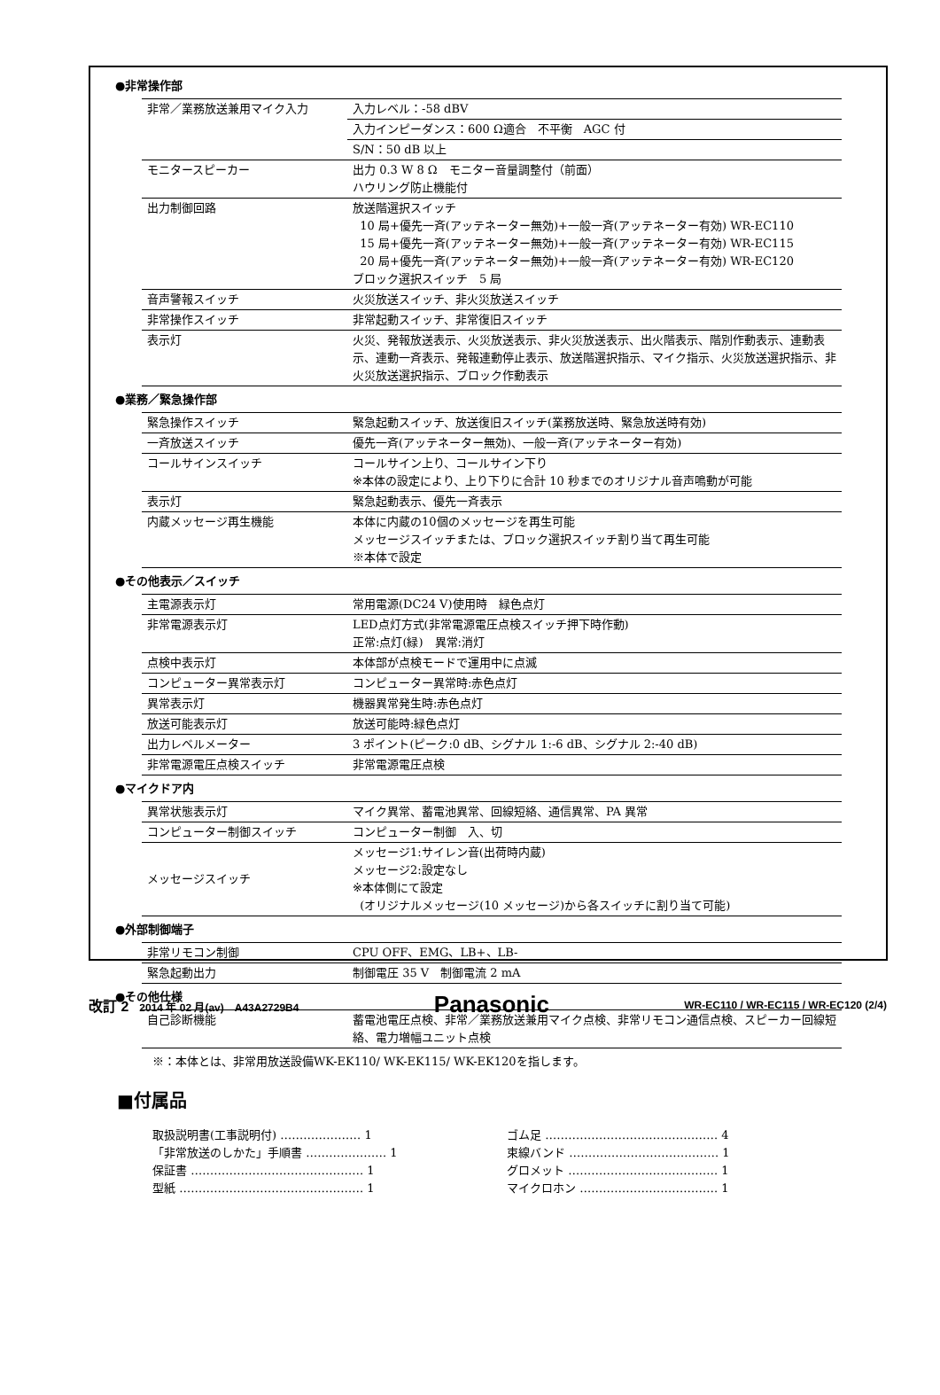●非常操作部
| 非常／業務放送兼用マイク入力 | 入力レベル：-58 dBV |
| | 入力インピーダンス：600 Ω適合 不平衡 AGC 付 |
| | S/N：50 dB 以上 |
| モニタースピーカー | 出力 0.3 W 8 Ω モニター音量調整付（前面） ハウリング防止機能付 |
| 出力制御回路 | 放送階選択スイッチ 10 局+優先一斉(アッテネーター無効)+一般一斉(アッテネーター有効) WR-EC110 15 局+優先一斉(アッテネーター無効)+一般一斉(アッテネーター有効) WR-EC115 20 局+優先一斉(アッテネーター無効)+一般一斉(アッテネーター有効) WR-EC120 ブロック選択スイッチ 5 局 |
| 音声警報スイッチ | 火災放送スイッチ、非火災放送スイッチ |
| 非常操作スイッチ | 非常起動スイッチ、非常復旧スイッチ |
| 表示灯 | 火災、発報放送表示、火災放送表示、非火災放送表示、出火階表示、階別作動表示、連動表示、連動一斉表示、発報連動停止表示、放送階選択指示、マイク指示、火災放送選択指示、非火災放送選択指示、ブロック作動表示 |
●業務／緊急操作部
| 緊急操作スイッチ | 緊急起動スイッチ、放送復旧スイッチ(業務放送時、緊急放送時有効) |
| 一斉放送スイッチ | 優先一斉(アッテネーター無効)、一般一斉(アッテネーター有効) |
| コールサインスイッチ | コールサイン上り、コールサイン下り ※本体の設定により、上り下りに合計 10 秒までのオリジナル音声鳴動が可能 |
| 表示灯 | 緊急起動表示、優先一斉表示 |
| 内蔵メッセージ再生機能 | 本体に内蔵の10個のメッセージを再生可能 メッセージスイッチまたは、ブロック選択スイッチ割り当て再生可能 ※本体で設定 |
●その他表示／スイッチ
| 主電源表示灯 | 常用電源(DC24 V)使用時 緑色点灯 |
| 非常電源表示灯 | LED点灯方式(非常電源電圧点検スイッチ押下時作動) 正常:点灯(緑) 異常:消灯 |
| 点検中表示灯 | 本体部が点検モードで運用中に点滅 |
| コンピューター異常表示灯 | コンピューター異常時:赤色点灯 |
| 異常表示灯 | 機器異常発生時:赤色点灯 |
| 放送可能表示灯 | 放送可能時:緑色点灯 |
| 出力レベルメーター | 3 ポイント(ピーク:0 dB、シグナル 1:-6 dB、シグナル 2:-40 dB) |
| 非常電源電圧点検スイッチ | 非常電源電圧点検 |
●マイクドア内
| 異常状態表示灯 | マイク異常、蓄電池異常、回線短絡、通信異常、PA 異常 |
| コンピューター制御スイッチ | コンピューター制御 入、切 |
| メッセージスイッチ | メッセージ1:サイレン音(出荷時内蔵) メッセージ2:設定なし ※本体側にて設定 (オリジナルメッセージ(10 メッセージ)から各スイッチに割り当て可能) |
●外部制御端子
| 非常リモコン制御 | CPU OFF、EMG、LB+、LB- |
| 緊急起動出力 | 制御電圧 35 V 制御電流 2 mA |
●その他仕様
| 自己診断機能 | 蓄電池電圧点検、非常／業務放送兼用マイク点検、非常リモコン通信点検、スピーカー回線短絡、電力増幅ユニット点検 |
※：本体とは、非常用放送設備WK-EK110/ WK-EK115/ WK-EK120を指します。
■付属品
取扱説明書(工事説明付) ………………… 1
「非常放送のしかた」手順書 ………………… 1
保証書 ……………………………………… 1
型紙 ………………………………………… 1
ゴム足 ……………………………………… 4
束線バンド ………………………………… 1
グロメット ………………………………… 1
マイクロホン ……………………………… 1
改訂 2　2014 年 02 月(av)　A43A2729B4 Panasonic WR-EC110 / WR-EC115 / WR-EC120 (2/4)